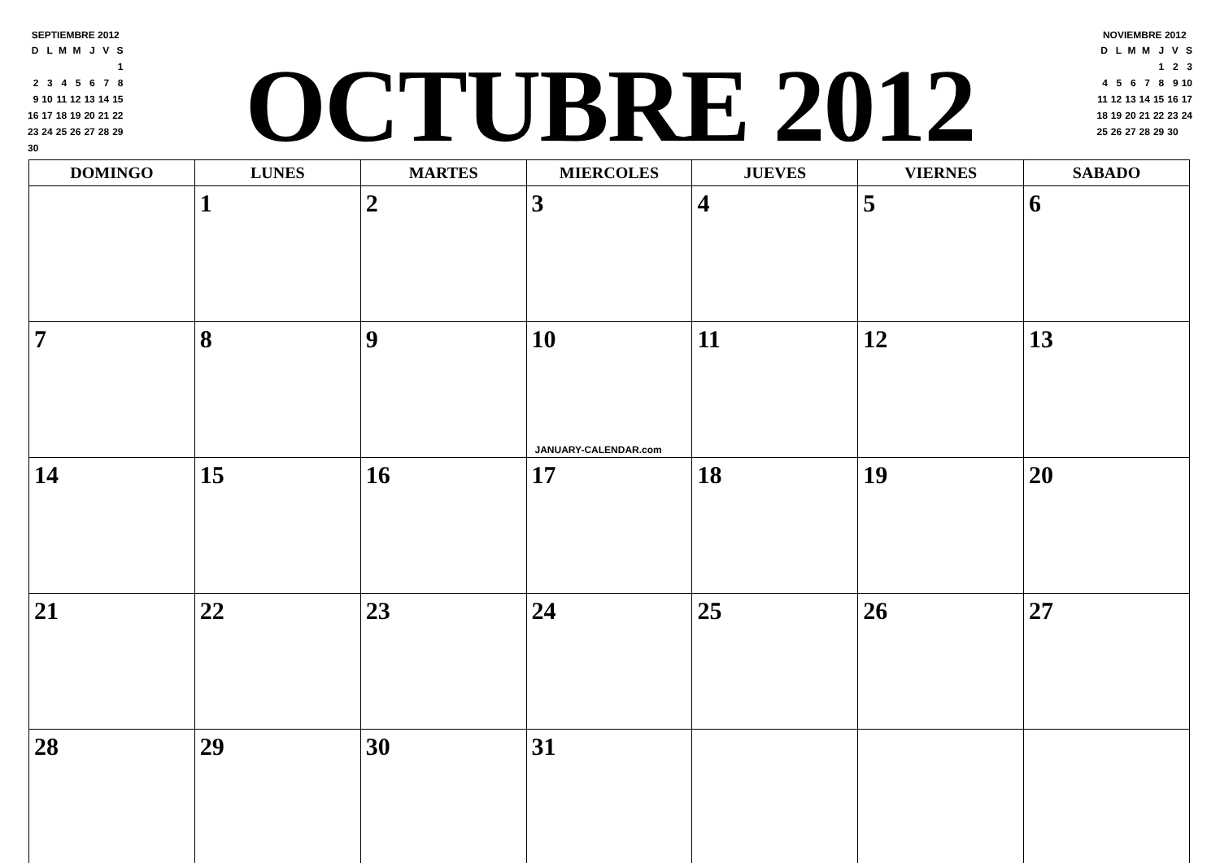SEPTIEMBRE 2012
| D | L | M | M | J | V | S |
| | | | | | | 1 |
| 2 | 3 | 4 | 5 | 6 | 7 | 8 |
| 9 | 10 | 11 | 12 | 13 | 14 | 15 |
| 16 | 17 | 18 | 19 | 20 | 21 | 22 |
| 23 | 24 | 25 | 26 | 27 | 28 | 29 |
| 30 | | | | | | |
OCTUBRE 2012
NOVIEMBRE 2012
| D | L | M | M | J | V | S |
| | | | | 1 | 2 | 3 |
| 4 | 5 | 6 | 7 | 8 | 9 | 10 |
| 11 | 12 | 13 | 14 | 15 | 16 | 17 |
| 18 | 19 | 20 | 21 | 22 | 23 | 24 |
| 25 | 26 | 27 | 28 | 29 | 30 | |
| DOMINGO | LUNES | MARTES | MIERCOLES | JUEVES | VIERNES | SABADO |
| --- | --- | --- | --- | --- | --- | --- |
| | 1 | 2 | 3 | 4 | 5 | 6 |
| 7 | 8 | 9 | 10 JANUARY-CALENDAR.com | 11 | 12 | 13 |
| 14 | 15 | 16 | 17 | 18 | 19 | 20 |
| 21 | 22 | 23 | 24 | 25 | 26 | 27 |
| 28 | 29 | 30 | 31 | | | |